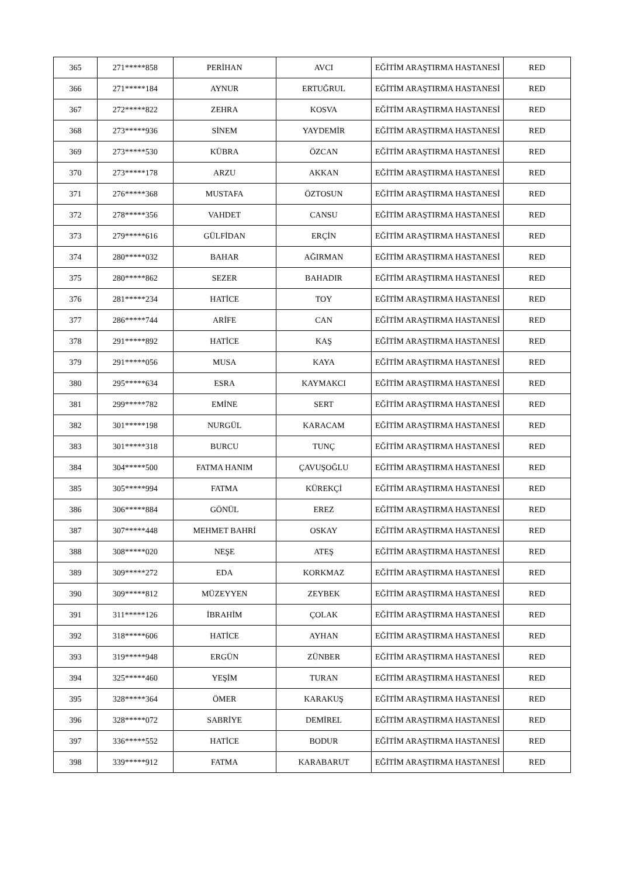| 365 | 271*****858 | PERİHAN | AVCI | EĞİTİM ARAŞTIRMA HASTANESİ | RED |
| 366 | 271*****184 | AYNUR | ERTUĞRUL | EĞİTİM ARAŞTIRMA HASTANESİ | RED |
| 367 | 272*****822 | ZEHRA | KOSVA | EĞİTİM ARAŞTIRMA HASTANESİ | RED |
| 368 | 273*****936 | SİNEM | YAYDEMİR | EĞİTİM ARAŞTIRMA HASTANESİ | RED |
| 369 | 273*****530 | KÜBRA | ÖZCAN | EĞİTİM ARAŞTIRMA HASTANESİ | RED |
| 370 | 273*****178 | ARZU | AKKAN | EĞİTİM ARAŞTIRMA HASTANESİ | RED |
| 371 | 276*****368 | MUSTAFA | ÖZTOSUN | EĞİTİM ARAŞTIRMA HASTANESİ | RED |
| 372 | 278*****356 | VAHDET | CANSU | EĞİTİM ARAŞTIRMA HASTANESİ | RED |
| 373 | 279*****616 | GÜLFİDAN | ERÇİN | EĞİTİM ARAŞTIRMA HASTANESİ | RED |
| 374 | 280*****032 | BAHAR | AĞIRMAN | EĞİTİM ARAŞTIRMA HASTANESİ | RED |
| 375 | 280*****862 | SEZER | BAHADIR | EĞİTİM ARAŞTIRMA HASTANESİ | RED |
| 376 | 281*****234 | HATİCE | TOY | EĞİTİM ARAŞTIRMA HASTANESİ | RED |
| 377 | 286*****744 | ARİFE | CAN | EĞİTİM ARAŞTIRMA HASTANESİ | RED |
| 378 | 291*****892 | HATİCE | KAŞ | EĞİTİM ARAŞTIRMA HASTANESİ | RED |
| 379 | 291*****056 | MUSA | KAYA | EĞİTİM ARAŞTIRMA HASTANESİ | RED |
| 380 | 295*****634 | ESRA | KAYMAKCI | EĞİTİM ARAŞTIRMA HASTANESİ | RED |
| 381 | 299*****782 | EMİNE | SERT | EĞİTİM ARAŞTIRMA HASTANESİ | RED |
| 382 | 301*****198 | NURGÜL | KARACAM | EĞİTİM ARAŞTIRMA HASTANESİ | RED |
| 383 | 301*****318 | BURCU | TUNÇ | EĞİTİM ARAŞTIRMA HASTANESİ | RED |
| 384 | 304*****500 | FATMA HANIM | ÇAVUŞOĞLU | EĞİTİM ARAŞTIRMA HASTANESİ | RED |
| 385 | 305*****994 | FATMA | KÜREKÇİ | EĞİTİM ARAŞTIRMA HASTANESİ | RED |
| 386 | 306*****884 | GÖNÜL | EREZ | EĞİTİM ARAŞTIRMA HASTANESİ | RED |
| 387 | 307*****448 | MEHMET BAHRİ | OSKAY | EĞİTİM ARAŞTIRMA HASTANESİ | RED |
| 388 | 308*****020 | NEŞE | ATEŞ | EĞİTİM ARAŞTIRMA HASTANESİ | RED |
| 389 | 309*****272 | EDA | KORKMAZ | EĞİTİM ARAŞTIRMA HASTANESİ | RED |
| 390 | 309*****812 | MÜZEYYEN | ZEYBEK | EĞİTİM ARAŞTIRMA HASTANESİ | RED |
| 391 | 311*****126 | İBRAHİM | ÇOLAK | EĞİTİM ARAŞTIRMA HASTANESİ | RED |
| 392 | 318*****606 | HATİCE | AYHAN | EĞİTİM ARAŞTIRMA HASTANESİ | RED |
| 393 | 319*****948 | ERGÜN | ZÜNBER | EĞİTİM ARAŞTIRMA HASTANESİ | RED |
| 394 | 325*****460 | YEŞİM | TURAN | EĞİTİM ARAŞTIRMA HASTANESİ | RED |
| 395 | 328*****364 | ÖMER | KARAKUŞ | EĞİTİM ARAŞTIRMA HASTANESİ | RED |
| 396 | 328*****072 | SABRİYE | DEMİREL | EĞİTİM ARAŞTIRMA HASTANESİ | RED |
| 397 | 336*****552 | HATİCE | BODUR | EĞİTİM ARAŞTIRMA HASTANESİ | RED |
| 398 | 339*****912 | FATMA | KARABARUT | EĞİTİM ARAŞTIRMA HASTANESİ | RED |